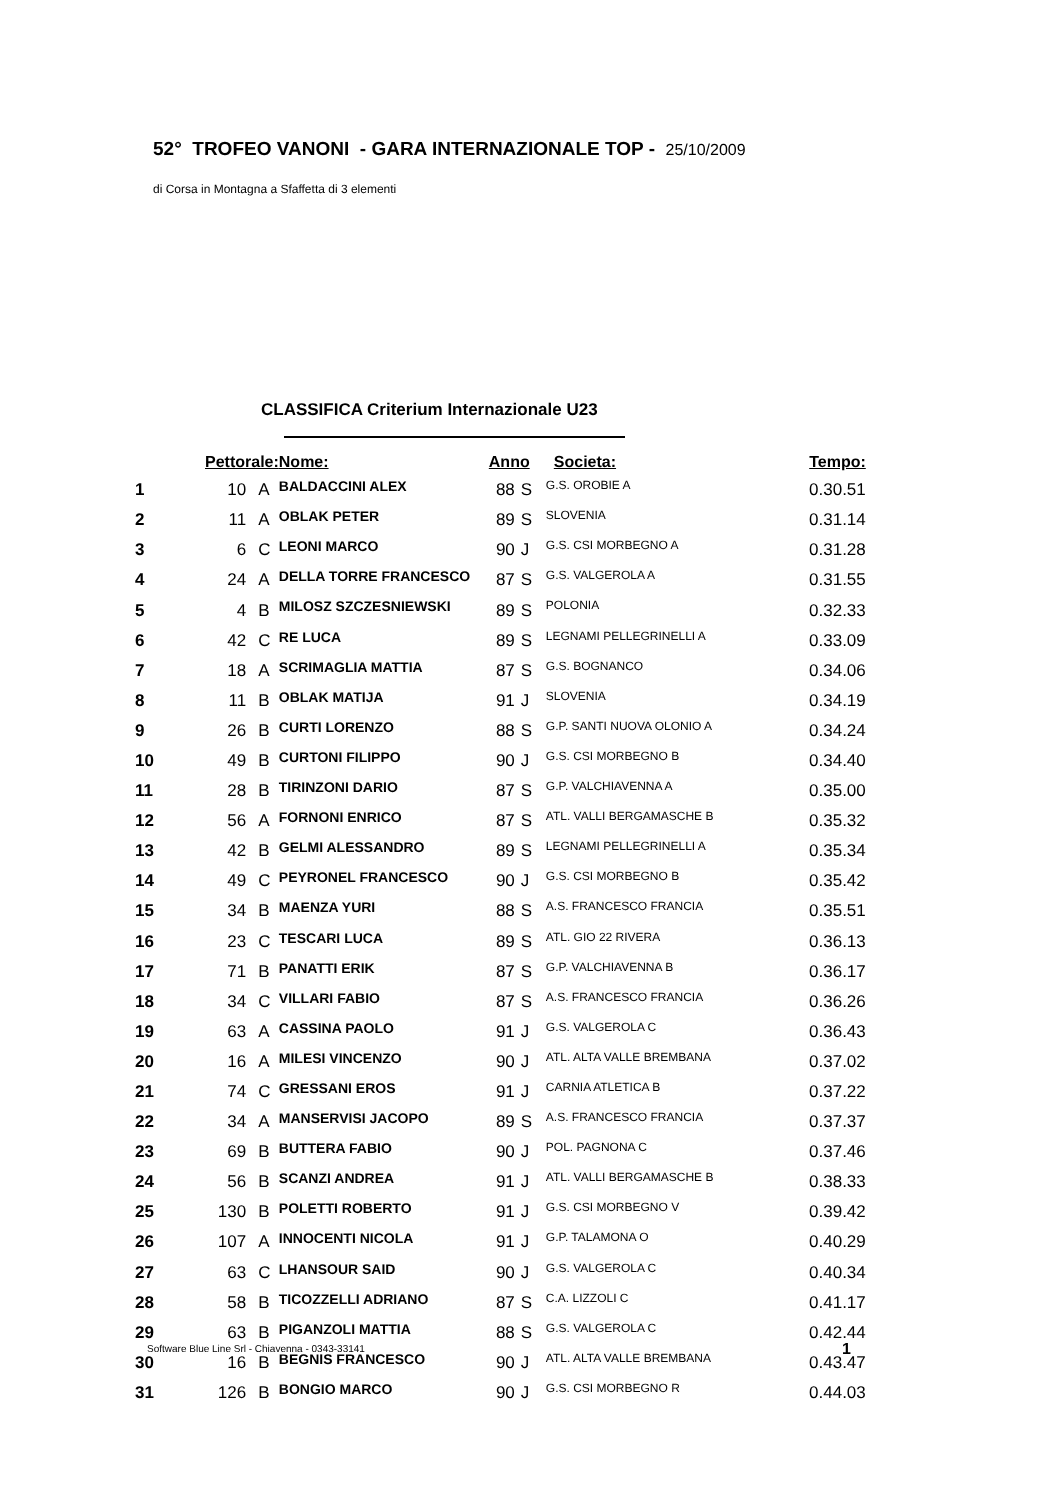52° TROFEO VANONI - GARA INTERNAZIONALE TOP - 25/10/2009
di Corsa in Montagna a Sfaffetta di 3 elementi
CLASSIFICA Criterium Internazionale U23
| | Pettorale: | | Nome: | Anno | | Societa: | Tempo: |
| --- | --- | --- | --- | --- | --- | --- | --- |
| 1 | 10 | A | BALDACCINI ALEX | 88 | S | G.S. OROBIE A | 0.30.51 |
| 2 | 11 | A | OBLAK PETER | 89 | S | SLOVENIA | 0.31.14 |
| 3 | 6 | C | LEONI MARCO | 90 | J | G.S. CSI MORBEGNO A | 0.31.28 |
| 4 | 24 | A | DELLA TORRE FRANCESCO | 87 | S | G.S. VALGEROLA A | 0.31.55 |
| 5 | 4 | B | MILOSZ SZCZESNIEWSKI | 89 | S | POLONIA | 0.32.33 |
| 6 | 42 | C | RE LUCA | 89 | S | LEGNAMI PELLEGRINELLI A | 0.33.09 |
| 7 | 18 | A | SCRIMAGLIA MATTIA | 87 | S | G.S. BOGNANCO | 0.34.06 |
| 8 | 11 | B | OBLAK MATIJA | 91 | J | SLOVENIA | 0.34.19 |
| 9 | 26 | B | CURTI LORENZO | 88 | S | G.P. SANTI NUOVA OLONIO A | 0.34.24 |
| 10 | 49 | B | CURTONI FILIPPO | 90 | J | G.S. CSI MORBEGNO B | 0.34.40 |
| 11 | 28 | B | TIRINZONI DARIO | 87 | S | G.P. VALCHIAVENNA A | 0.35.00 |
| 12 | 56 | A | FORNONI ENRICO | 87 | S | ATL. VALLI BERGAMASCHE B | 0.35.32 |
| 13 | 42 | B | GELMI ALESSANDRO | 89 | S | LEGNAMI PELLEGRINELLI A | 0.35.34 |
| 14 | 49 | C | PEYRONEL FRANCESCO | 90 | J | G.S. CSI MORBEGNO B | 0.35.42 |
| 15 | 34 | B | MAENZA YURI | 88 | S | A.S. FRANCESCO FRANCIA | 0.35.51 |
| 16 | 23 | C | TESCARI LUCA | 89 | S | ATL. GIO 22 RIVERA | 0.36.13 |
| 17 | 71 | B | PANATTI ERIK | 87 | S | G.P. VALCHIAVENNA B | 0.36.17 |
| 18 | 34 | C | VILLARI FABIO | 87 | S | A.S. FRANCESCO FRANCIA | 0.36.26 |
| 19 | 63 | A | CASSINA PAOLO | 91 | J | G.S. VALGEROLA C | 0.36.43 |
| 20 | 16 | A | MILESI VINCENZO | 90 | J | ATL. ALTA VALLE BREMBANA | 0.37.02 |
| 21 | 74 | C | GRESSANI EROS | 91 | J | CARNIA ATLETICA B | 0.37.22 |
| 22 | 34 | A | MANSERVISI JACOPO | 89 | S | A.S. FRANCESCO FRANCIA | 0.37.37 |
| 23 | 69 | B | BUTTERA FABIO | 90 | J | POL. PAGNONA C | 0.37.46 |
| 24 | 56 | B | SCANZI ANDREA | 91 | J | ATL. VALLI BERGAMASCHE B | 0.38.33 |
| 25 | 130 | B | POLETTI ROBERTO | 91 | J | G.S. CSI MORBEGNO V | 0.39.42 |
| 26 | 107 | A | INNOCENTI NICOLA | 91 | J | G.P. TALAMONA O | 0.40.29 |
| 27 | 63 | C | LHANSOUR SAID | 90 | J | G.S. VALGEROLA C | 0.40.34 |
| 28 | 58 | B | TICOZZELLI ADRIANO | 87 | S | C.A. LIZZOLI C | 0.41.17 |
| 29 | 63 | B | PIGANZOLI MATTIA | 88 | S | G.S. VALGEROLA C | 0.42.44 |
| 30 | 16 | B | BEGNIS FRANCESCO | 90 | J | ATL. ALTA VALLE BREMBANA | 0.43.47 |
| 31 | 126 | B | BONGIO MARCO | 90 | J | G.S. CSI MORBEGNO R | 0.44.03 |
Software Blue Line Srl - Chiavenna - 0343-33141
1